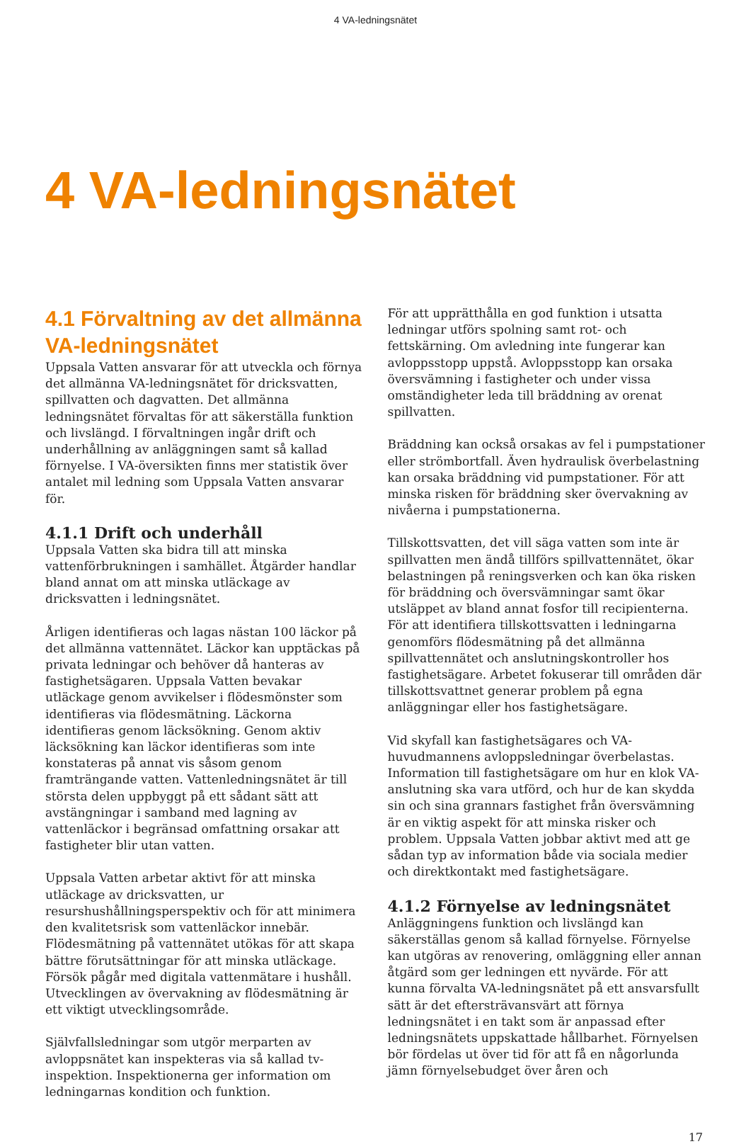4 VA-ledningsnätet
4 VA-ledningsnätet
4.1 Förvaltning av det allmänna VA-ledningsnätet
Uppsala Vatten ansvarar för att utveckla och förnya det allmänna VA-ledningsnätet för dricksvatten, spillvatten och dagvatten. Det allmänna ledningsnätet förvaltas för att säkerställa funktion och livslängd. I förvaltningen ingår drift och underhållning av anläggningen samt så kallad förnyelse. I VA-översikten finns mer statistik över antalet mil ledning som Uppsala Vatten ansvarar för.
4.1.1 Drift och underhåll
Uppsala Vatten ska bidra till att minska vattenförbrukningen i samhället. Åtgärder handlar bland annat om att minska utläckage av dricksvatten i ledningsnätet.
Årligen identifieras och lagas nästan 100 läckor på det allmänna vattennätet. Läckor kan upptäckas på privata ledningar och behöver då hanteras av fastighetsägaren. Uppsala Vatten bevakar utläckage genom avvikelser i flödesmönster som identifieras via flödesmätning. Läckorna identifieras genom läcksökning. Genom aktiv läcksökning kan läckor identifieras som inte konstateras på annat vis såsom genom framträngande vatten. Vattenledningsnätet är till största delen uppbyggt på ett sådant sätt att avstängningar i samband med lagning av vattenläckor i begränsad omfattning orsakar att fastigheter blir utan vatten.
Uppsala Vatten arbetar aktivt för att minska utläckage av dricksvatten, ur resurshushållningsperspektiv och för att minimera den kvalitetsrisk som vattenläckor innebär. Flödesmätning på vattennätet utökas för att skapa bättre förutsättningar för att minska utläckage. Försök pågår med digitala vattenmätare i hushåll. Utvecklingen av övervakning av flödesmätning är ett viktigt utvecklingsområde.
Självfallsledningar som utgör merparten av avloppsnätet kan inspekteras via så kallad tv-inspektion. Inspektionerna ger information om ledningarnas kondition och funktion.
För att upprätthålla en god funktion i utsatta ledningar utförs spolning samt rot- och fettskärning. Om avledning inte fungerar kan avloppsstopp uppstå. Avloppsstopp kan orsaka översvämning i fastigheter och under vissa omständigheter leda till bräddning av orenat spillvatten.
Bräddning kan också orsakas av fel i pumpstationer eller strömbortfall. Även hydraulisk överbelastning kan orsaka bräddning vid pumpstationer. För att minska risken för bräddning sker övervakning av nivåerna i pumpstationerna.
Tillskottsvatten, det vill säga vatten som inte är spillvatten men ändå tillförs spillvattennätet, ökar belastningen på reningsverken och kan öka risken för bräddning och översvämningar samt ökar utsläppet av bland annat fosfor till recipienterna. För att identifiera tillskottsvatten i ledningarna genomförs flödesmätning på det allmänna spillvattennätet och anslutningskontroller hos fastighetsägare. Arbetet fokuserar till områden där tillskottsvattnet generar problem på egna anläggningar eller hos fastighetsägare.
Vid skyfall kan fastighetsägares och VA-huvudmannens avloppsledningar överbelastas. Information till fastighetsägare om hur en klok VA-anslutning ska vara utförd, och hur de kan skydda sin och sina grannars fastighet från översvämning är en viktig aspekt för att minska risker och problem. Uppsala Vatten jobbar aktivt med att ge sådan typ av information både via sociala medier och direktkontakt med fastighetsägare.
4.1.2 Förnyelse av ledningsnätet
Anläggningens funktion och livslängd kan säkerställas genom så kallad förnyelse. Förnyelse kan utgöras av renovering, omläggning eller annan åtgärd som ger ledningen ett nyvärde. För att kunna förvalta VA-ledningsnätet på ett ansvarsfullt sätt är det eftersträvansvärt att förnya ledningsnätet i en takt som är anpassad efter ledningsnätets uppskattade hållbarhet. Förnyelsen bör fördelas ut över tid för att få en någorlunda jämn förnyelsebudget över åren och
17